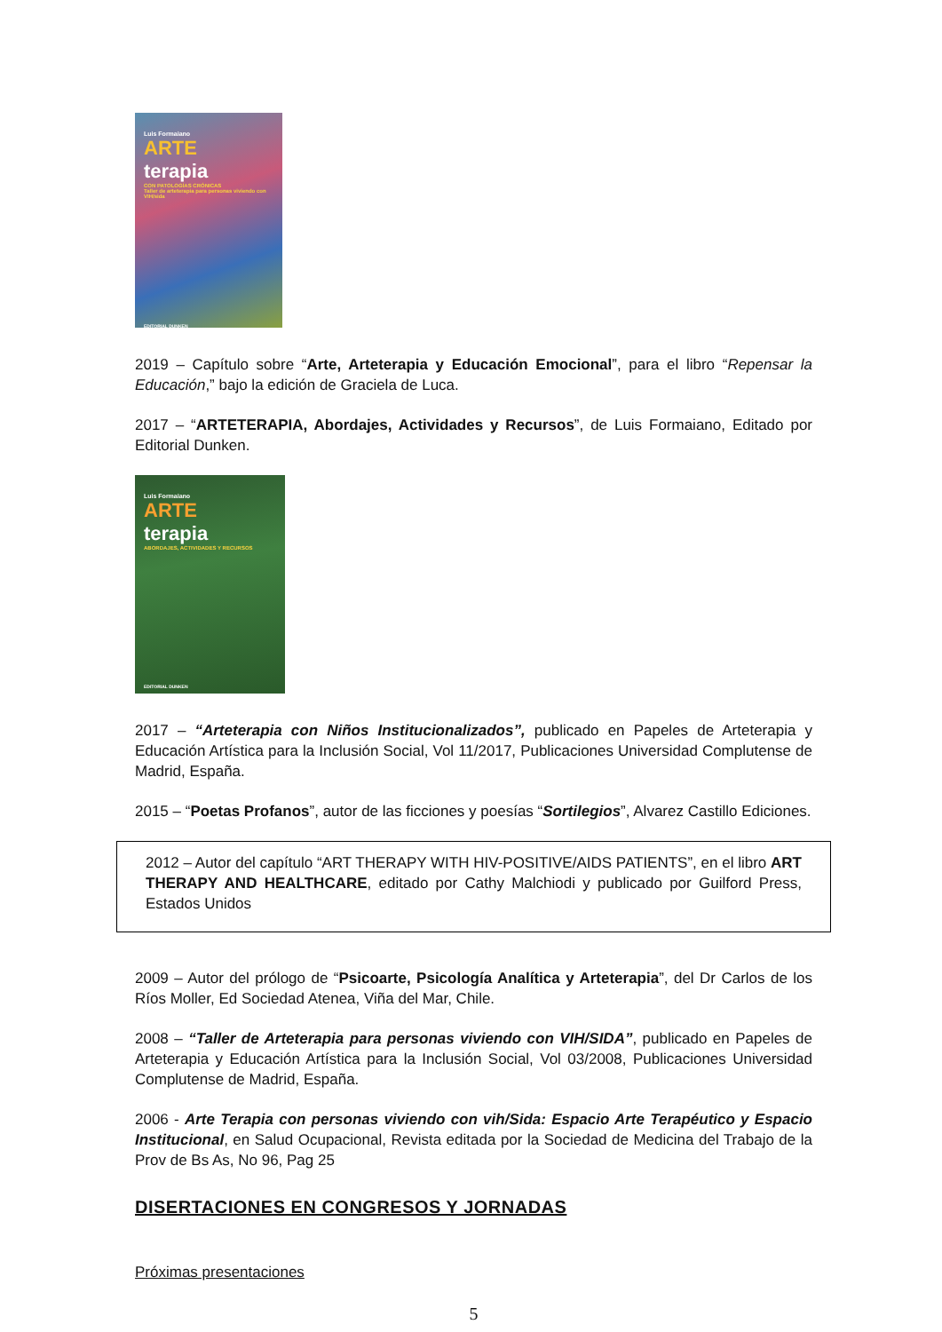Luis Formaiano
ARTE
terapia
CON PATOLOGÍAS CRÓNICAS
Taller de arteterapia para personas viviendo con VIH/sida
EDITORIAL DUNKEN
2019 – Capítulo sobre “Arte, Arteterapia y Educación Emocional”, para el libro “Repensar la Educación,” bajo la edición de Graciela de Luca.
2017 – “ARTETERAPIA, Abordajes, Actividades y Recursos”, de Luis Formaiano, Editado por Editorial Dunken.
Luis Formaiano
ARTE
terapia
ABORDAJES, ACTIVIDADES Y RECURSOS
EDITORIAL DUNKEN
2017 – “Arteterapia con Niños Institucionalizados”, publicado en Papeles de Arteterapia y Educación Artística para la Inclusión Social, Vol 11/2017, Publicaciones Universidad Complutense de Madrid, España.
2015 – “Poetas Profanos”, autor de las ficciones y poesías “Sortilegios”, Alvarez Castillo Ediciones.
2012 – Autor del capítulo “ART THERAPY WITH HIV-POSITIVE/AIDS PATIENTS”, en el libro ART THERAPY AND HEALTHCARE, editado por Cathy Malchiodi y publicado por Guilford Press, Estados Unidos
2009 – Autor del prólogo de “Psicoarte, Psicología Analítica y Arteterapia”, del Dr Carlos de los Ríos Moller, Ed Sociedad Atenea, Viña del Mar, Chile.
2008 – “Taller de Arteterapia para personas viviendo con VIH/SIDA”, publicado en Papeles de Arteterapia y Educación Artística para la Inclusión Social, Vol 03/2008, Publicaciones Universidad Complutense de Madrid, España.
2006 - Arte Terapia con personas viviendo con vih/Sida: Espacio Arte Terapéutico y Espacio Institucional, en Salud Ocupacional, Revista editada por la Sociedad de Medicina del Trabajo de la Prov de Bs As, No 96, Pag 25
DISERTACIONES EN CONGRESOS Y JORNADAS
Próximas presentaciones
5